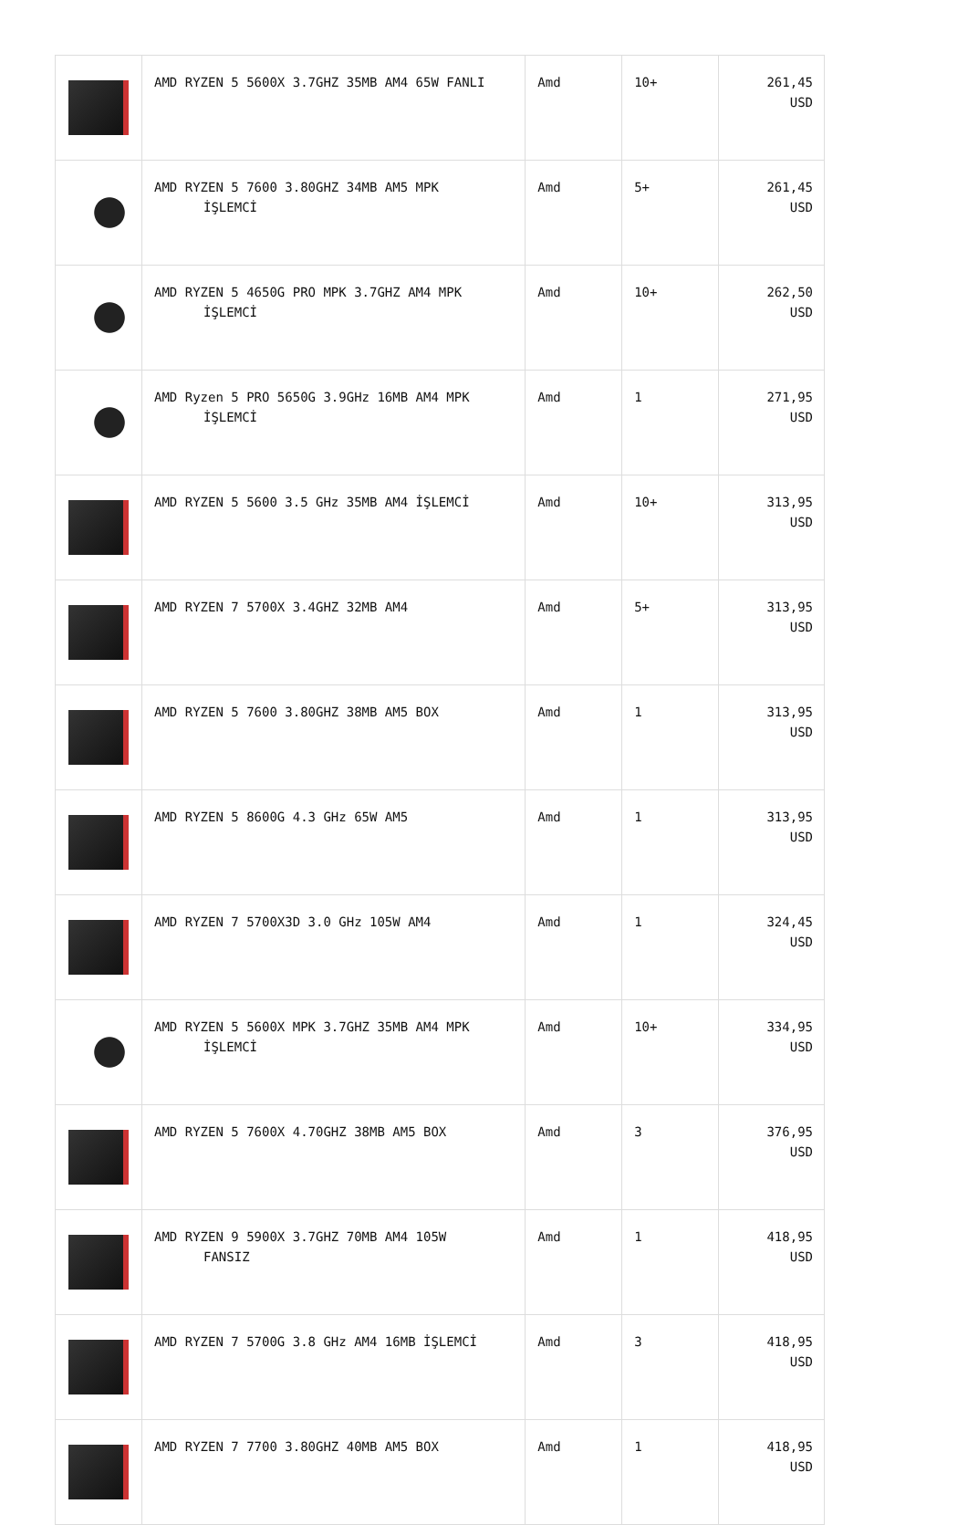| | AMD RYZEN 5 5600X 3.7GHZ 35MB AM4 65W FANLI | Amd | 10+ | 261,45 USD |
| | AMD RYZEN 5 7600 3.80GHZ 34MB AM5 MPK İŞLEMCİ | Amd | 5+ | 261,45 USD |
| | AMD RYZEN 5 4650G PRO MPK 3.7GHZ AM4 MPK İŞLEMCİ | Amd | 10+ | 262,50 USD |
| | AMD Ryzen 5 PRO 5650G 3.9GHz 16MB AM4 MPK İŞLEMCİ | Amd | 1 | 271,95 USD |
| | AMD RYZEN 5 5600 3.5 GHz 35MB AM4 İŞLEMCİ | Amd | 10+ | 313,95 USD |
| | AMD RYZEN 7 5700X 3.4GHZ 32MB AM4 | Amd | 5+ | 313,95 USD |
| | AMD RYZEN 5 7600 3.80GHZ 38MB AM5 BOX | Amd | 1 | 313,95 USD |
| | AMD RYZEN 5 8600G 4.3 GHz 65W AM5 | Amd | 1 | 313,95 USD |
| | AMD RYZEN 7 5700X3D 3.0 GHz 105W AM4 | Amd | 1 | 324,45 USD |
| | AMD RYZEN 5 5600X MPK 3.7GHZ 35MB AM4 MPK İŞLEMCİ | Amd | 10+ | 334,95 USD |
| | AMD RYZEN 5 7600X 4.70GHZ 38MB AM5 BOX | Amd | 3 | 376,95 USD |
| | AMD RYZEN 9 5900X 3.7GHZ 70MB AM4 105W FANSIZ | Amd | 1 | 418,95 USD |
| | AMD RYZEN 7 5700G 3.8 GHz AM4 16MB İŞLEMCİ | Amd | 3 | 418,95 USD |
| | AMD RYZEN 7 7700 3.80GHZ 40MB AM5 BOX | Amd | 1 | 418,95 USD |